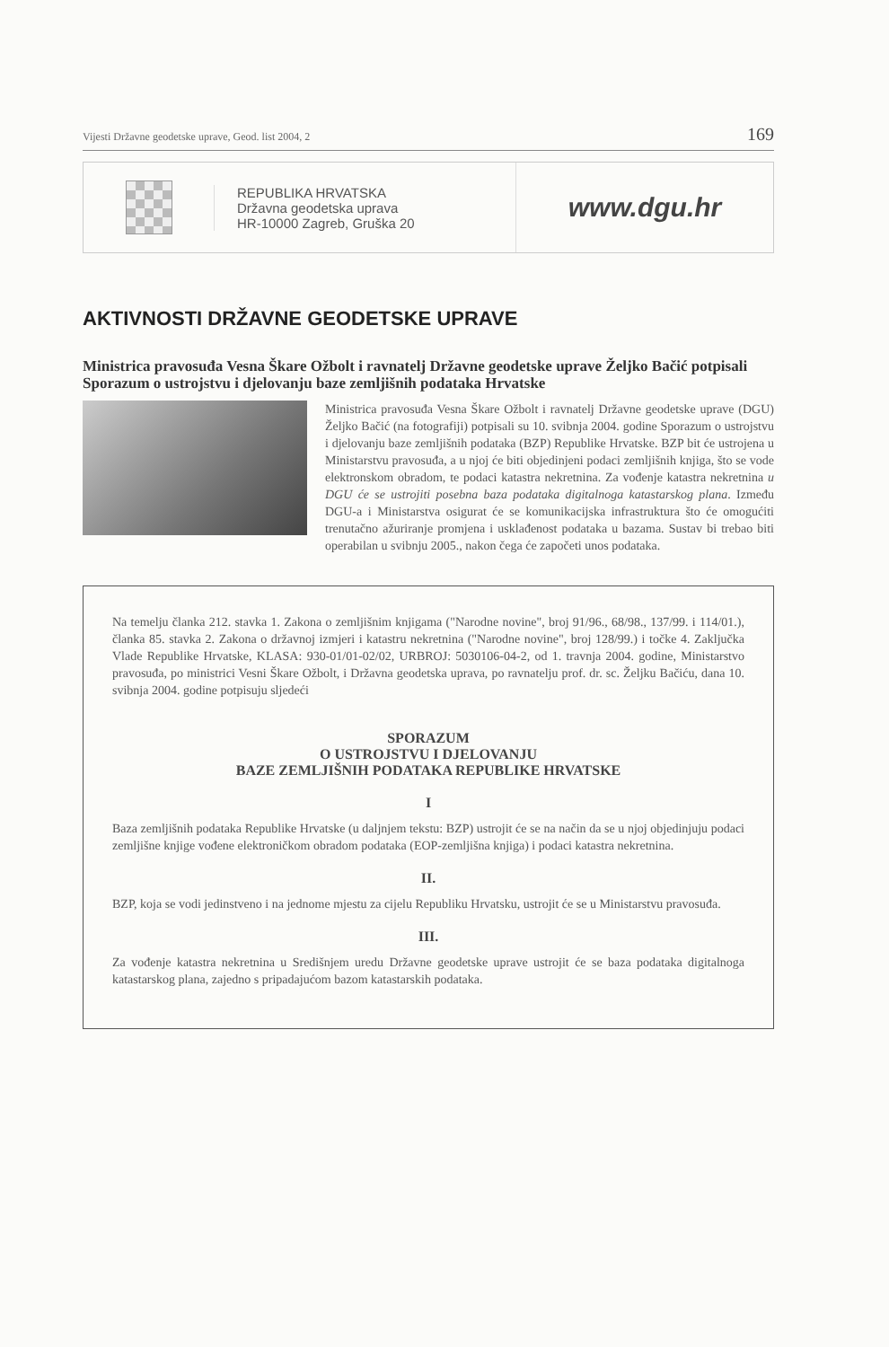Vijesti Državne geodetske uprave, Geod. list 2004, 2 169
REPUBLIKA HRVATSKA
Državna geodetska uprava
HR-10000 Zagreb, Gruška 20
www.dgu.hr
AKTIVNOSTI DRŽAVNE GEODETSKE UPRAVE
Ministrica pravosuđa Vesna Škare Ožbolt i ravnatelj Državne geodetske uprave Željko Bačić potpisali Sporazum o ustrojstvu i djelovanju baze zemljišnih podataka Hrvatske
Ministrica pravosuđa Vesna Škare Ožbolt i ravnatelj Državne geodetske uprave (DGU) Željko Bačić (na fotografiji) potpisali su 10. svibnja 2004. godine Sporazum o ustrojstvu i djelovanju baze zemljišnih podataka (BZP) Republike Hrvatske. BZP bit će ustrojena u Ministarstvu pravosuđa, a u njoj će biti objedinjeni podaci zemljišnih knjiga, što se vode elektronskom obradom, te podaci katastra nekretnina. Za vođenje katastra nekretnina u DGU će se ustrojiti posebna baza podataka digitalnoga katastarskog plana. Između DGU-a i Ministarstva osigurat će se komunikacijska infrastruktura što će omogućiti trenutačno ažuriranje promjena i usklađenost podataka u bazama. Sustav bi trebao biti operabilan u svibnju 2005., nakon čega će započeti unos podataka.
Na temelju članka 212. stavka 1. Zakona o zemljišnim knjigama ("Narodne novine", broj 91/96., 68/98., 137/99. i 114/01.), članka 85. stavka 2. Zakona o državnoj izmjeri i katastru nekretnina ("Narodne novine", broj 128/99.) i točke 4. Zaključka Vlade Republike Hrvatske, KLASA: 930-01/01-02/02, URBROJ: 5030106-04-2, od 1. travnja 2004. godine, Ministarstvo pravosuđa, po ministrici Vesni Škare Ožbolt, i Državna geodetska uprava, po ravnatelju prof. dr. sc. Željku Bačiću, dana 10. svibnja 2004. godine potpisuju sljedeći
SPORAZUM
O USTROJSTVU I DJELOVANJU
BAZE ZEMLJIŠNIH PODATAKA REPUBLIKE HRVATSKE
I
Baza zemljišnih podataka Republike Hrvatske (u daljnjem tekstu: BZP) ustrojit će se na način da se u njoj objedinjuju podaci zemljišne knjige vođene elektroničkom obradom podataka (EOP-zemljišna knjiga) i podaci katastra nekretnina.
II.
BZP, koja se vodi jedinstveno i na jednome mjestu za cijelu Republiku Hrvatsku, ustrojit će se u Ministarstvu pravosuđa.
III.
Za vođenje katastra nekretnina u Središnjem uredu Državne geodetske uprave ustrojit će se baza podataka digitalnoga katastarskog plana, zajedno s pripadajućom bazom katastarskih podataka.